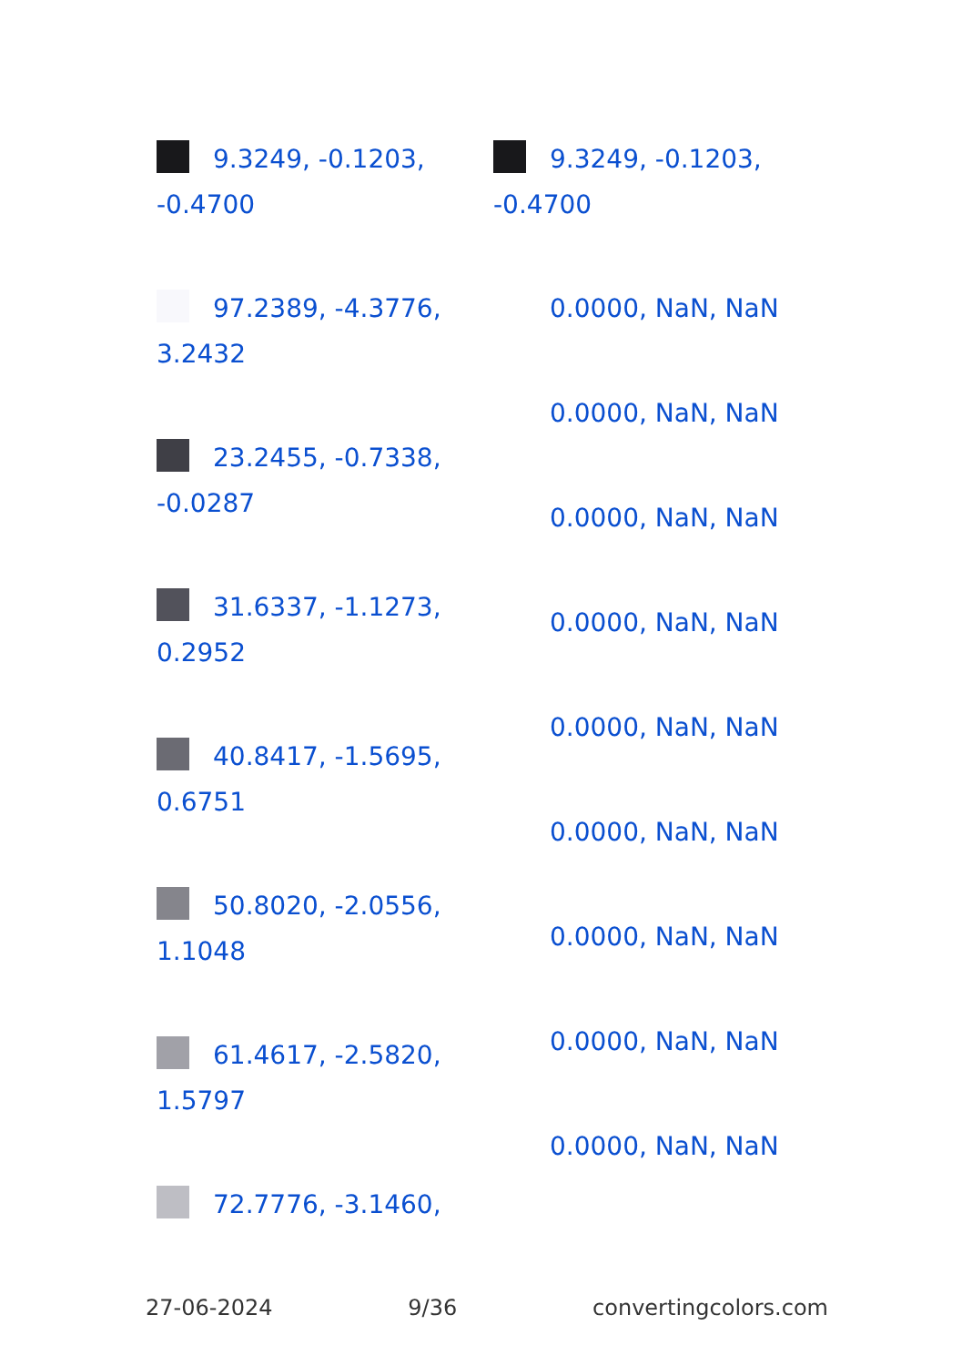9.3249, -0.1203, -0.4700
97.2389, -4.3776, 3.2432
23.2455, -0.7338, -0.0287
31.6337, -1.1273, 0.2952
40.8417, -1.5695, 0.6751
50.8020, -2.0556, 1.1048
61.4617, -2.5820, 1.5797
72.7776, -3.1460,
9.3249, -0.1203, -0.4700
0.0000, NaN, NaN
0.0000, NaN, NaN
0.0000, NaN, NaN
0.0000, NaN, NaN
0.0000, NaN, NaN
0.0000, NaN, NaN
0.0000, NaN, NaN
0.0000, NaN, NaN
0.0000, NaN, NaN
27-06-2024 9/36 convertingcolors.com